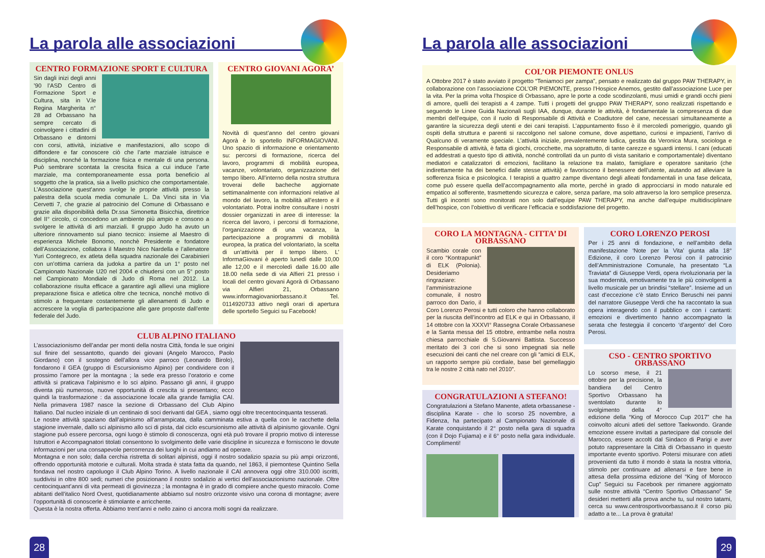La parola alle associazioni
CENTRO FORMAZIONE SPORT E CULTURA
Sin dagli inizi degli anni ’90 l’ASD Centro di Formazione Sport e Cultura, sita in V.le Regina Margherita n° 28 ad Orbassano ha sempre cercato di coinvolgere i cittadini di Orbassano e dintorni con corsi, attività, iniziative e manifestazioni, allo scopo di diffondere e far conoscere ciò che l’arte marziale istruisce e disciplina, nonché la formazione fisica e mentale di una persona. Può sembrare scontata la crescita fisica a cui induce l’arte marziale, ma contemporaneamente essa porta beneficio al soggetto che la pratica, sia a livello psichico che comportamentale. L’Associazione quest’anno svolge le proprie attività presso la palestra della scuola media comunale L. Da Vinci sita in Via Cervetti 7, che grazie al patrocinio del Comune di Orbassano e grazie alla disponibilità della Dr.ssa Simonetta Bisicchia, direttrice del II° circolo, ci concedono un ambiente più ampio e consono a svolgere le attività di arti marziali. Il gruppo Judo ha avuto un ulteriore rinnovamento sul piano tecnico: insieme al Maestro di esperienza Michele Bonomo, nonchè Presidente e fondatore dell’Associazione, collabora il Maestro Nico Nardella e l’allenatore Yuri Contegreco, ex atleta della squadra nazionale dei Carabinieri con un’ottima carriera da judoka a partire da un 1° posto nel Campionato Nazionale U20 nel 2004 e chiudersi con un 5° posto nel Campionato Mondiale di Judo di Roma nel 2012. La collaborazione risulta efficace a garantire agli allievi una migliore preparazione fisica e atletica oltre che tecnica, nonché motivo di stimolo a frequentare costantemente gli allenamenti di Judo e accrescere la voglia di partecipazione alle gare proposte dall’ente federale del Judo.
CENTRO GIOVANI AGORA’
Novità di quest’anno del centro giovani Agorà è lo sportello INFORMAGIOVANI. Uno spazio di informazione e orientamento su: percorsi di formazione, ricerca del lavoro, programmi di mobilità europea, vacanze, volontariato, organizzazione del tempo libero. All’interno della nostra struttura troverai delle bacheche aggiornate settimanalmente con informazioni relative al mondo del lavoro, la mobilità all’estero e il volontariato. Potrai inoltre consultare i nostri dossier organizzati in aree di interesse: la ricerca del lavoro, i percorsi di formazione, l’organizzazione di una vacanza, la partecipazione a programmi di mobilità europea, la pratica del volontariato, la scelta di un’attività per il tempo libero. L’ InformaGiovani è aperto lunedì dalle 10,00 alle 12,00 e il mercoledì dalle 16.00 alle 18.00 nella sede di via Alfieri 21 presso i locali del centro giovani Agorà di Orbassano via Alfieri 21, Orbassano www.informagiovaniorbassano.it Tel. 0114920733 attivo negli orari di apertura delle sportello Seguici su Facebook!
CLUB ALPINO ITALIANO
L’associazionismo dell’andar per monti della nostra Città, fonda le sue origini sul finire del sessantotto, quando dei giovani (Angelo Marocco, Paolo Giordano) con il sostegno dell’allora vice parroco (Leonardo Birolo), fondarono il GEA (gruppo di Escursionismo Alpino) per condividere con il prossimo l’amore per la montagna ; la sede era presso l’oratorio e come attività si praticava l’alpinismo e lo sci alpino. Passano gli anni, il gruppo diventa più numeroso, nuove opportunità di crescita si presentano; ecco quindi la trasformazione : da associazione locale alla grande famiglia CAI. Nella primavera 1987 nasce la sezione di Orbassano del Club Alpino Italiano. Dal nucleo iniziale di un centinaio di soci derivanti dal GEA , siamo oggi oltre trecentocinquanta tesserati.
Le nostre attività spaziano dall’alpinismo all’arrampicata, dalla camminata estiva a quella con le racchette della stagione invernale, dallo sci alpinismo allo sci di pista, dal ciclo escursionismo alle attività di alpinismo giovanile. Ogni stagione può essere percorsa, ogni luogo è stimolo di conoscenza, ogni età può trovare il proprio motivo di interesse Istruttori e Accompagnatori titolati consentono lo svolgimento delle varie discipline in sicurezza e forniscono le dovute informazioni per una consapevole percorrenza dei luoghi in cui andiamo ad operare.
Montagna e non solo; dalla cerchia ristretta di solitari alpinisti, oggi il nostro sodalizio spazia su più ampi orizzonti, offrendo opportunità motorie e culturali. Molta strada è stata fatta da quando, nel 1863, il piemontese Quintino Sella fondava nel nostro capoluogo il Club Alpino Torino. A livello nazionale il CAI annovera oggi oltre 310.000 iscritti, suddivisi in oltre 800 sedi; numeri che posizionano il nostro sodalizio ai vertici dell’associazionismo nazionale. Oltre centocinquant’anni di vita permeati di giovinezza ; la montagna è in grado di compiere anche questo miracolo. Come abitanti dell’italico Nord Ovest, quotidianamente abbiamo sul nostro orizzonte visivo una corona di montagne; avere l’opportunità di conoscerle è stimolante e arricchente.
Questa è la nostra offerta. Abbiamo trent’anni e nello zaino ci ancora molti sogni da realizzare.
28
La parola alle associazioni
COL’OR PIEMONTE ONLUS
A Ottobre 2017 è stato avviato il progetto “Teniamoci per zampa”, pensato e realizzato dal gruppo PAW THERAPY, in collaborazione con l’associazione COL’OR PIEMONTE, presso l’Hospice Anemos, gestito dall’associazione Luce per la vita. Per la prima volta l’hospice di Orbassano, apre le porte a code scodinzolanti, musi umidi e grandi occhi pieni di amore, quelli dei terapisti a 4 zampe. Tutti i progetti del gruppo PAW THERAPY, sono realizzati rispettando e seguendo le Linee Guida Nazionali sugli IAA, dunque, durante le attività, è fondamentale la compresenza di due membri dell’equipe, con il ruolo di Responsabile di Attività e Coadiutore del cane, necessari simultaneamente a garantire la sicurezza degli utenti e dei cani terapisti. L’appuntamento fisso è il mercoledì pomeriggio, quando gli ospiti della struttura e parenti si raccolgono nel salone comune, dove aspettano, curiosi e impazienti, l’arrivo di Qualcuno di veramente speciale. L’attività iniziale, prevalentemente ludica, gestita da Veronica Mura, sociologa e Responsabile di attività, è fatta di giochi, crocchette, ma soprattutto, di tante carezze e sguardi intensi. I cani (educati ed addestrati a questo tipo di attività, nonché controllati da un punto di vista sanitario e comportamentale) diventano mediatori e catalizzatori di emozioni, facilitano la relazione tra malato, famigliare e operatore sanitario (che indirettamente ha dei benefici dalle stesse attività) e favoriscono il benessere dell’utente, aiutando ad alleviare la sofferenza fisica e psicologica. I terapisti a quattro zampe diventano degli alleati fondamentali in una fase delicata, come può essere quella dell’accompagnamento alla morte, perché in grado di approcciarsi in modo naturale ed empatico al sofferente, trasmettendo sicurezza e calore, senza parlare, ma solo attraverso la loro semplice presenza. Tutti gli incontri sono monitorati non solo dall’equipe PAW THERAPY, ma anche dall’equipe multidisciplinare dell’hospice, con l’obiettivo di verificare l’efficacia e soddisfazione del progetto.
CORO LA MONTAGNA - CITTA’ DI ORBASSANO
Scambio corale con il coro “Kontrapunkt” di ELK (Polonia). Desideriamo ringraziare: l’amministrazione comunale, il nostro parroco don Dario, il Coro Lorenzo Perosi e tutti coloro che hanno collaborato per la riuscita dell’incontro ad ELK e qui in Orbassano, il 14 ottobre con la XXXVI° Rassegna Corale Orbassanese e la Santa messa del 15 ottobre, entrambe nella nostra chiesa parrocchiale di S.Giovanni Battista. Successo meritato dei 3 cori che si sono impegnati sia nelle esecuzioni dei canti che nel creare con gli “amici di ELK, un rapporto sempre più cordiale, base bel gemellaggio tra le nostre 2 città nato nel 2010”.
CONGRATULAZIONI A STEFANO!
Congratulazioni a Stefano Manente, atleta orbassanese - disciplina Karate - che lo scorso 25 novembre, a Fidenza, ha partecipato al Campionato Nazionale di Karate conquistando il 2° posto nella gara di squadra (con il Dojo Fujiama) e il 6° posto nella gara individuale. Complimenti!
CORO LORENZO PEROSI
Per i 25 anni di fondazione, e nell’ambito della manifestazione ‘Note per la Vita’ giunta alla 18° Edizione, il coro Lorenzo Perosi con il patrocinio dell’Amministrazione Comunale, ha presentato “La Traviata” di Giuseppe Verdi, opera rivoluzionaria per la sua modernità, emotivamente tra le più coinvolgenti a livello musicale per un brindisi “stellare”. Insieme ad un cast d’eccezione c’è stato Enrico Beruschi nei panni del narratore Giuseppe Verdi che ha raccontato la sua opera interagendo con il pubblico e con i cantanti: emozioni e divertimento hanno accompagnato la serata che festeggia il concerto ‘d’argento’ del Coro Perosi.
CSO - CENTRO SPORTIVO ORBASSANO
Lo scorso mese, il 21 ottobre per la precisione, la bandiera del Centro Sportivo Orbassano ha sventolato durante lo svolgimento della 4° edizione della “King of Morocco Cup 2017” che ha coinvolto alcuni atleti del settore Taekwondo. Grande emozione essere invitati a partecipare dal console del Marocco, essere accolti dal Sindaco di Parigi e aver potuto rappresentare la Città di Orbassano in questo importante evento sportivo. Potersi misurare con atleti provenienti da tutto il mondo è stata la nostra vittoria, stimolo per continuare ad allenarsi e fare bene in attesa della prossima edizione del “King of Morocco Cup” Seguici su Facebook per rimanere aggiornato sulle nostre attività “Centro Sportivo Orbassano” Se desideri metterti alla prova anche tu, sul nostro tatami, cerca su www.centrosportivoorbassano.it il corso più adatto a te... La prova è gratuita!
29